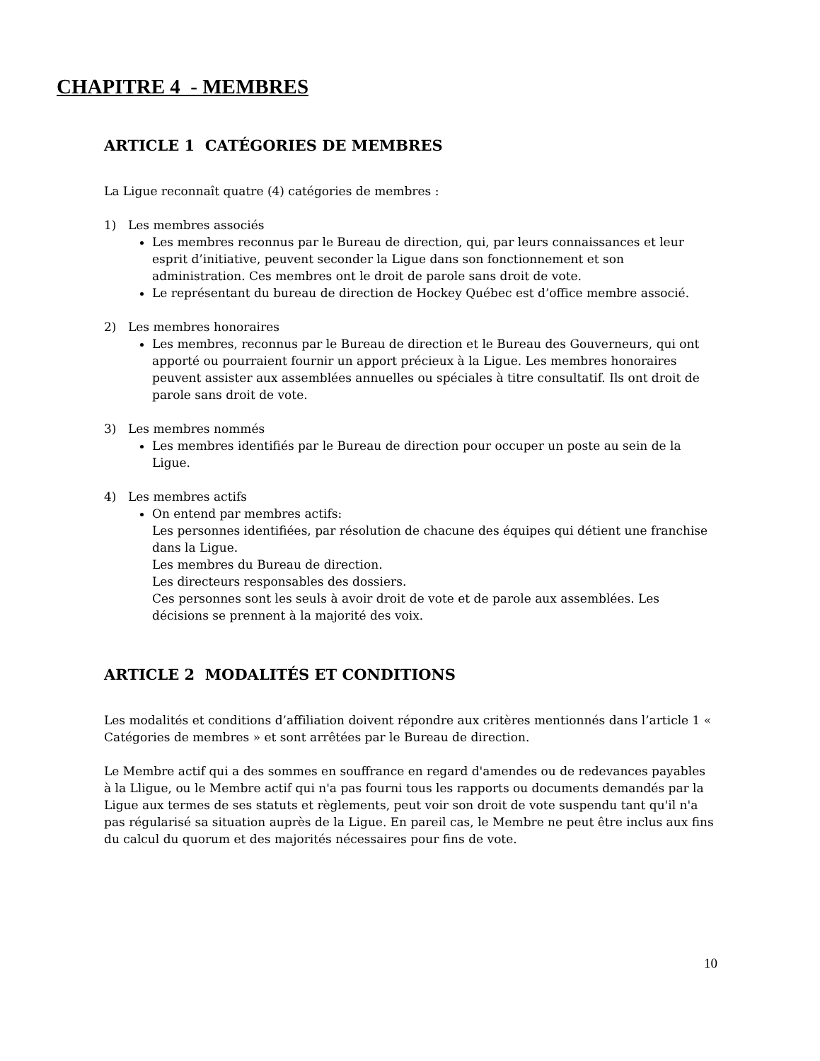CHAPITRE 4 - MEMBRES
ARTICLE 1 CATÉGORIES DE MEMBRES
La Ligue reconnaît quatre (4) catégories de membres :
1) Les membres associés
Les membres reconnus par le Bureau de direction, qui, par leurs connaissances et leur esprit d’initiative, peuvent seconder la Ligue dans son fonctionnement et son administration. Ces membres ont le droit de parole sans droit de vote.
Le représentant du bureau de direction de Hockey Québec est d’office membre associé.
2) Les membres honoraires
Les membres, reconnus par le Bureau de direction et le Bureau des Gouverneurs, qui ont apporté ou pourraient fournir un apport précieux à la Ligue. Les membres honoraires peuvent assister aux assemblées annuelles ou spéciales à titre consultatif. Ils ont droit de parole sans droit de vote.
3) Les membres nommés
Les membres identifiés par le Bureau de direction pour occuper un poste au sein de la Ligue.
4) Les membres actifs
On entend par membres actifs:
Les personnes identifiées, par résolution de chacune des équipes qui détient une franchise dans la Ligue.
Les membres du Bureau de direction.
Les directeurs responsables des dossiers.
Ces personnes sont les seuls à avoir droit de vote et de parole aux assemblées. Les décisions se prennent à la majorité des voix.
ARTICLE 2 MODALITÉS ET CONDITIONS
Les modalités et conditions d’affiliation doivent répondre aux critères mentionnés dans l’article 1 « Catégories de membres » et sont arrêtées par le Bureau de direction.
Le Membre actif qui a des sommes en souffrance en regard d'amendes ou de redevances payables à la Lligue, ou le Membre actif qui n'a pas fourni tous les rapports ou documents demandés par la Ligue aux termes de ses statuts et règlements, peut voir son droit de vote suspendu tant qu'il n'a pas régularisé sa situation auprès de la Ligue. En pareil cas, le Membre ne peut être inclus aux fins du calcul du quorum et des majorités nécessaires pour fins de vote.
10